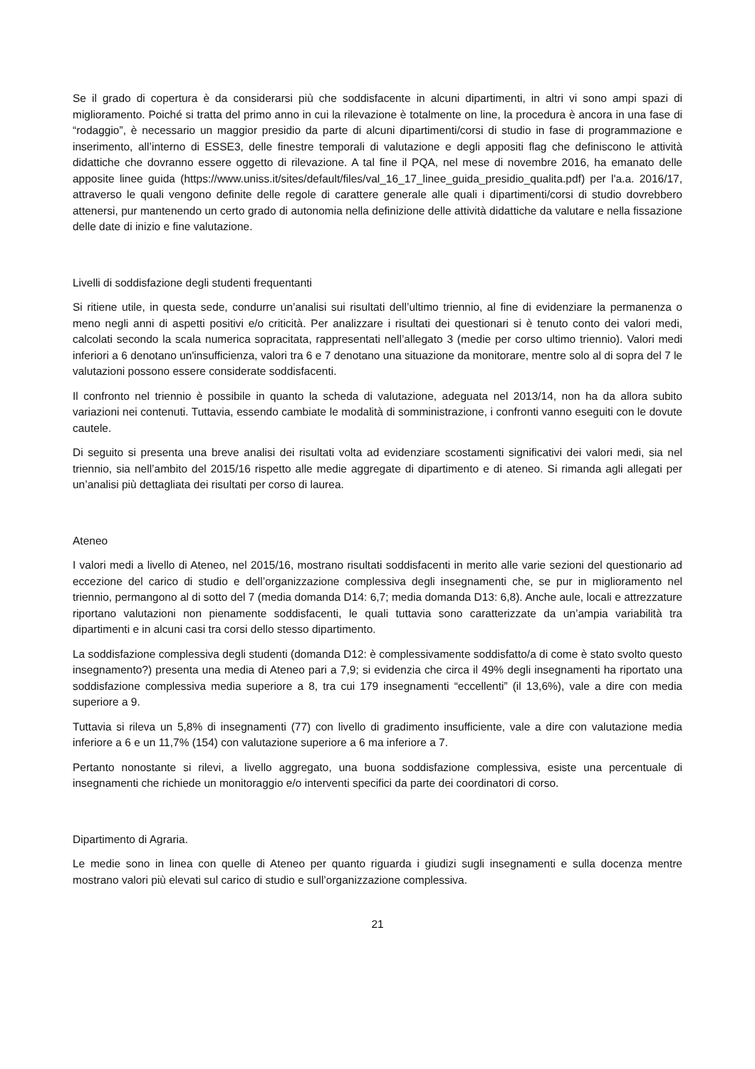Se il grado di copertura è da considerarsi più che soddisfacente in alcuni dipartimenti, in altri vi sono ampi spazi di miglioramento. Poiché si tratta del primo anno in cui la rilevazione è totalmente on line, la procedura è ancora in una fase di “rodaggio”, è necessario un maggior presidio da parte di alcuni dipartimenti/corsi di studio in fase di programmazione e inserimento, all’interno di ESSE3, delle finestre temporali di valutazione e degli appositi flag che definiscono le attività didattiche che dovranno essere oggetto di rilevazione. A tal fine il PQA, nel mese di novembre 2016, ha emanato delle apposite linee guida (https://www.uniss.it/sites/default/files/val_16_17_linee_guida_presidio_qualita.pdf) per l'a.a. 2016/17, attraverso le quali vengono definite delle regole di carattere generale alle quali i dipartimenti/corsi di studio dovrebbero attenersi, pur mantenendo un certo grado di autonomia nella definizione delle attività didattiche da valutare e nella fissazione delle date di inizio e fine valutazione.
Livelli di soddisfazione degli studenti frequentanti
Si ritiene utile, in questa sede, condurre un’analisi sui risultati dell’ultimo triennio, al fine di evidenziare la permanenza o meno negli anni di aspetti positivi e/o criticità. Per analizzare i risultati dei questionari si è tenuto conto dei valori medi, calcolati secondo la scala numerica sopracitata, rappresentati nell’allegato 3 (medie per corso ultimo triennio). Valori medi inferiori a 6 denotano un'insufficienza, valori tra 6 e 7 denotano una situazione da monitorare, mentre solo al di sopra del 7 le valutazioni possono essere considerate soddisfacenti.
Il confronto nel triennio è possibile in quanto la scheda di valutazione, adeguata nel 2013/14, non ha da allora subito variazioni nei contenuti. Tuttavia, essendo cambiate le modalità di somministrazione, i confronti vanno eseguiti con le dovute cautele.
Di seguito si presenta una breve analisi dei risultati volta ad evidenziare scostamenti significativi dei valori medi, sia nel triennio, sia nell’ambito del 2015/16 rispetto alle medie aggregate di dipartimento e di ateneo. Si rimanda agli allegati per un’analisi più dettagliata dei risultati per corso di laurea.
Ateneo
I valori medi a livello di Ateneo, nel 2015/16, mostrano risultati soddisfacenti in merito alle varie sezioni del questionario ad eccezione del carico di studio e dell’organizzazione complessiva degli insegnamenti che, se pur in miglioramento nel triennio, permangono al di sotto del 7 (media domanda D14: 6,7; media domanda D13: 6,8). Anche aule, locali e attrezzature riportano valutazioni non pienamente soddisfacenti, le quali tuttavia sono caratterizzate da un’ampia variabilità tra dipartimenti e in alcuni casi tra corsi dello stesso dipartimento.
La soddisfazione complessiva degli studenti (domanda D12: è complessivamente soddisfatto/a di come è stato svolto questo insegnamento?) presenta una media di Ateneo pari a 7,9; si evidenzia che circa il 49% degli insegnamenti ha riportato una soddisfazione complessiva media superiore a 8, tra cui 179 insegnamenti “eccellenti” (il 13,6%), vale a dire con media superiore a 9.
Tuttavia si rileva un 5,8% di insegnamenti (77) con livello di gradimento insufficiente, vale a dire con valutazione media inferiore a 6 e un 11,7% (154) con valutazione superiore a 6 ma inferiore a 7.
Pertanto nonostante si rilevi, a livello aggregato, una buona soddisfazione complessiva, esiste una percentuale di insegnamenti che richiede un monitoraggio e/o interventi specifici da parte dei coordinatori di corso.
Dipartimento di Agraria.
Le medie sono in linea con quelle di Ateneo per quanto riguarda i giudizi sugli insegnamenti e sulla docenza mentre mostrano valori più elevati sul carico di studio e sull’organizzazione complessiva.
21